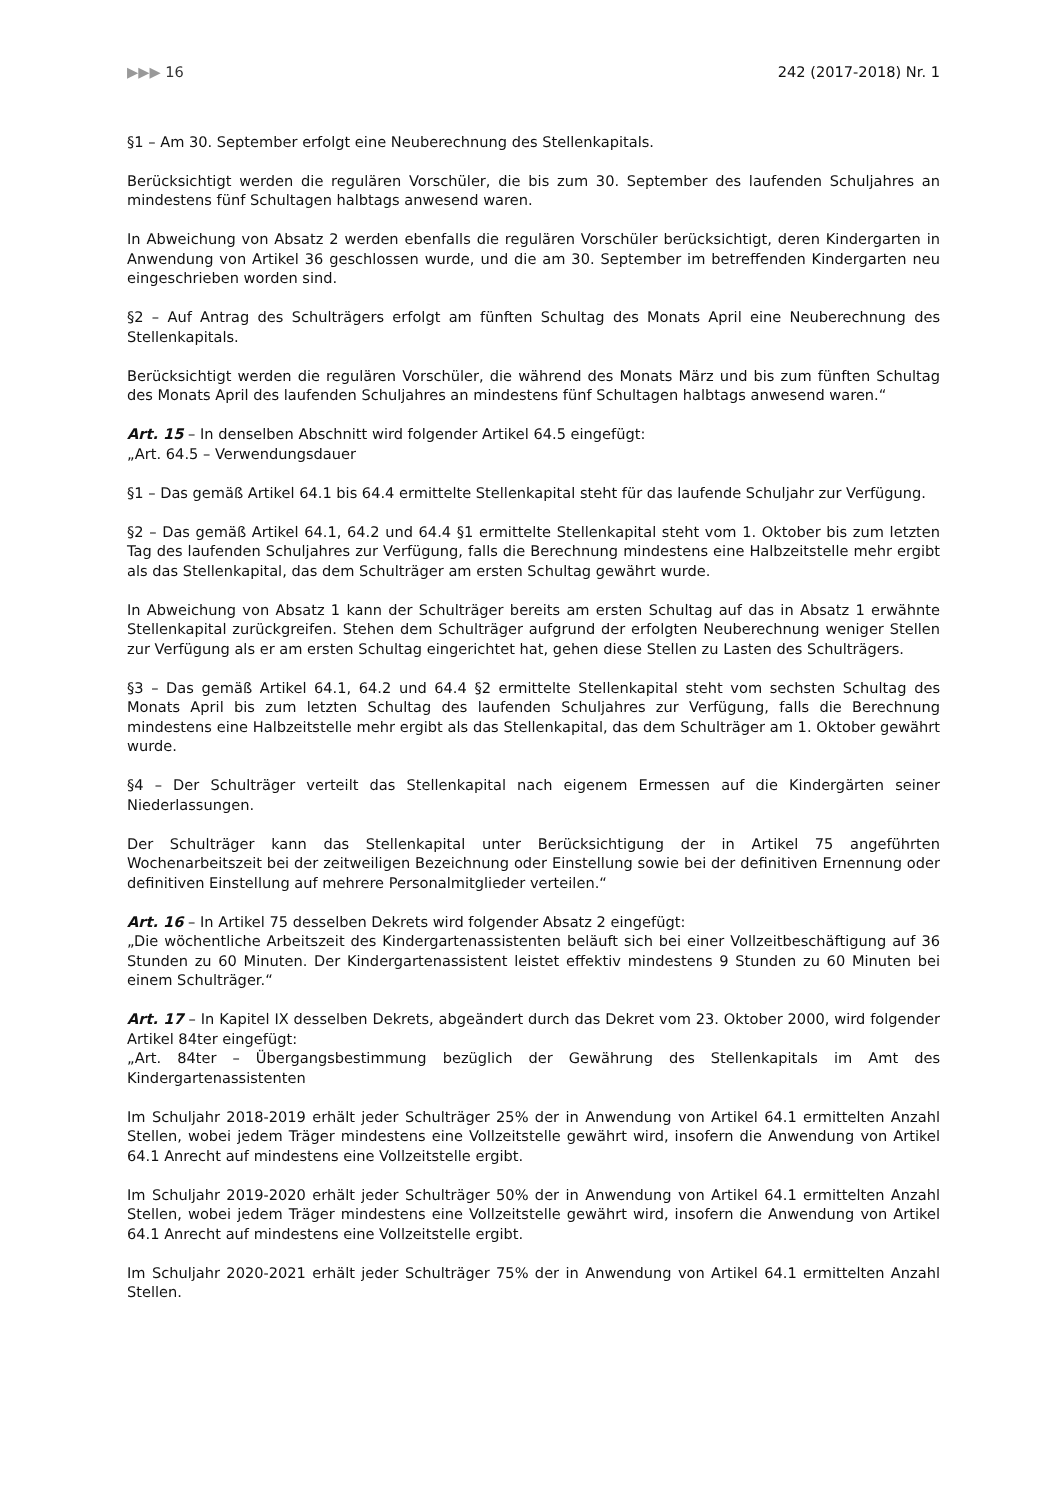▶▶▶ 16 242 (2017-2018) Nr. 1
§1 – Am 30. September erfolgt eine Neuberechnung des Stellenkapitals.
Berücksichtigt werden die regulären Vorschüler, die bis zum 30. September des laufenden Schuljahres an mindestens fünf Schultagen halbtags anwesend waren.
In Abweichung von Absatz 2 werden ebenfalls die regulären Vorschüler berücksichtigt, deren Kindergarten in Anwendung von Artikel 36 geschlossen wurde, und die am 30. September im betreffenden Kindergarten neu eingeschrieben worden sind.
§2 – Auf Antrag des Schulträgers erfolgt am fünften Schultag des Monats April eine Neuberechnung des Stellenkapitals.
Berücksichtigt werden die regulären Vorschüler, die während des Monats März und bis zum fünften Schultag des Monats April des laufenden Schuljahres an mindestens fünf Schultagen halbtags anwesend waren.“
Art. 15 – In denselben Abschnitt wird folgender Artikel 64.5 eingefügt:
„Art. 64.5 – Verwendungsdauer
§1 – Das gemäß Artikel 64.1 bis 64.4 ermittelte Stellenkapital steht für das laufende Schuljahr zur Verfügung.
§2 – Das gemäß Artikel 64.1, 64.2 und 64.4 §1 ermittelte Stellenkapital steht vom 1. Oktober bis zum letzten Tag des laufenden Schuljahres zur Verfügung, falls die Berechnung mindestens eine Halbzeitstelle mehr ergibt als das Stellenkapital, das dem Schulträger am ersten Schultag gewährt wurde.
In Abweichung von Absatz 1 kann der Schulträger bereits am ersten Schultag auf das in Absatz 1 erwähnte Stellenkapital zurückgreifen. Stehen dem Schulträger aufgrund der erfolgten Neuberechnung weniger Stellen zur Verfügung als er am ersten Schultag eingerichtet hat, gehen diese Stellen zu Lasten des Schulträgers.
§3 – Das gemäß Artikel 64.1, 64.2 und 64.4 §2 ermittelte Stellenkapital steht vom sechsten Schultag des Monats April bis zum letzten Schultag des laufenden Schuljahres zur Verfügung, falls die Berechnung mindestens eine Halbzeitstelle mehr ergibt als das Stellenkapital, das dem Schulträger am 1. Oktober gewährt wurde.
§4 – Der Schulträger verteilt das Stellenkapital nach eigenem Ermessen auf die Kindergärten seiner Niederlassungen.
Der Schulträger kann das Stellenkapital unter Berücksichtigung der in Artikel 75 angeführten Wochenarbeitszeit bei der zeitweiligen Bezeichnung oder Einstellung sowie bei der definitiven Ernennung oder definitiven Einstellung auf mehrere Personalmitglieder verteilen.“
Art. 16 – In Artikel 75 desselben Dekrets wird folgender Absatz 2 eingefügt:
„Die wöchentliche Arbeitszeit des Kindergartenassistenten beläuft sich bei einer Vollzeitbeschäftigung auf 36 Stunden zu 60 Minuten. Der Kindergartenassistent leistet effektiv mindestens 9 Stunden zu 60 Minuten bei einem Schulträger.“
Art. 17 – In Kapitel IX desselben Dekrets, abgeändert durch das Dekret vom 23. Oktober 2000, wird folgender Artikel 84ter eingefügt:
„Art. 84ter – Übergangsbestimmung bezüglich der Gewährung des Stellenkapitals im Amt des Kindergartenassistenten
Im Schuljahr 2018-2019 erhält jeder Schulträger 25% der in Anwendung von Artikel 64.1 ermittelten Anzahl Stellen, wobei jedem Träger mindestens eine Vollzeitstelle gewährt wird, insofern die Anwendung von Artikel 64.1 Anrecht auf mindestens eine Vollzeitstelle ergibt.
Im Schuljahr 2019-2020 erhält jeder Schulträger 50% der in Anwendung von Artikel 64.1 ermittelten Anzahl Stellen, wobei jedem Träger mindestens eine Vollzeitstelle gewährt wird, insofern die Anwendung von Artikel 64.1 Anrecht auf mindestens eine Vollzeitstelle ergibt.
Im Schuljahr 2020-2021 erhält jeder Schulträger 75% der in Anwendung von Artikel 64.1 ermittelten Anzahl Stellen.